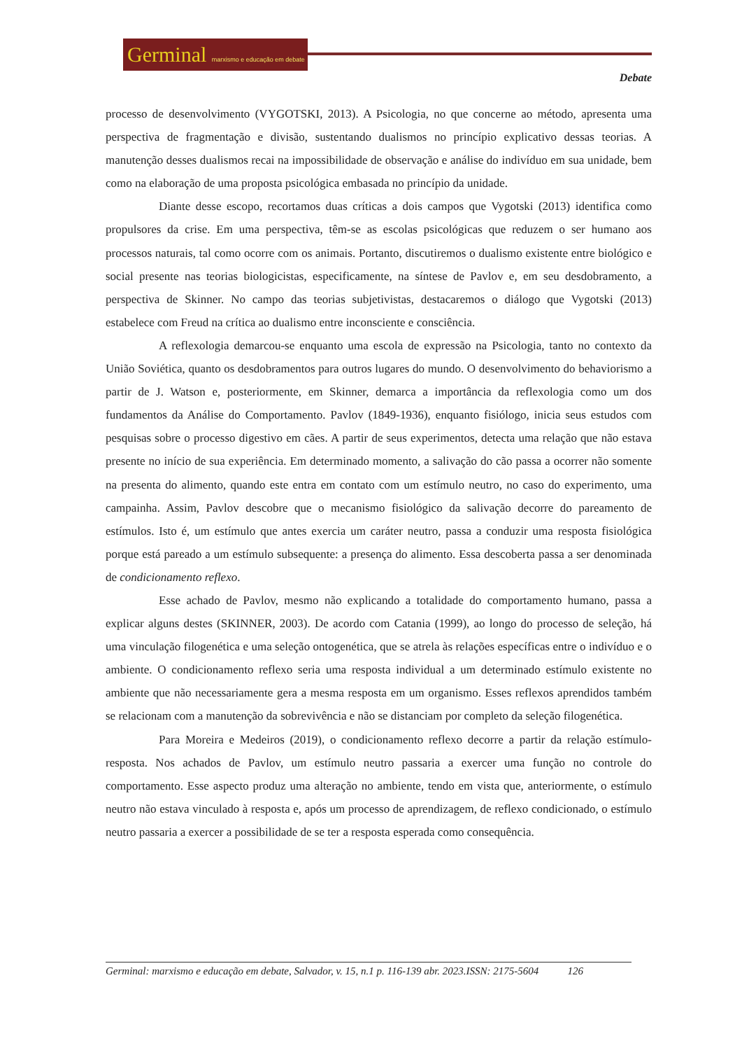Germinal marxismo e educação em debate
Debate
processo de desenvolvimento (VYGOTSKI, 2013). A Psicologia, no que concerne ao método, apresenta uma perspectiva de fragmentação e divisão, sustentando dualismos no princípio explicativo dessas teorias. A manutenção desses dualismos recai na impossibilidade de observação e análise do indivíduo em sua unidade, bem como na elaboração de uma proposta psicológica embasada no princípio da unidade.
Diante desse escopo, recortamos duas críticas a dois campos que Vygotski (2013) identifica como propulsores da crise. Em uma perspectiva, têm-se as escolas psicológicas que reduzem o ser humano aos processos naturais, tal como ocorre com os animais. Portanto, discutiremos o dualismo existente entre biológico e social presente nas teorias biologicistas, especificamente, na síntese de Pavlov e, em seu desdobramento, a perspectiva de Skinner. No campo das teorias subjetivistas, destacaremos o diálogo que Vygotski (2013) estabelece com Freud na crítica ao dualismo entre inconsciente e consciência.
A reflexologia demarcou-se enquanto uma escola de expressão na Psicologia, tanto no contexto da União Soviética, quanto os desdobramentos para outros lugares do mundo. O desenvolvimento do behaviorismo a partir de J. Watson e, posteriormente, em Skinner, demarca a importância da reflexologia como um dos fundamentos da Análise do Comportamento. Pavlov (1849-1936), enquanto fisiólogo, inicia seus estudos com pesquisas sobre o processo digestivo em cães. A partir de seus experimentos, detecta uma relação que não estava presente no início de sua experiência. Em determinado momento, a salivação do cão passa a ocorrer não somente na presenta do alimento, quando este entra em contato com um estímulo neutro, no caso do experimento, uma campainha. Assim, Pavlov descobre que o mecanismo fisiológico da salivação decorre do pareamento de estímulos. Isto é, um estímulo que antes exercia um caráter neutro, passa a conduzir uma resposta fisiológica porque está pareado a um estímulo subsequente: a presença do alimento. Essa descoberta passa a ser denominada de condicionamento reflexo.
Esse achado de Pavlov, mesmo não explicando a totalidade do comportamento humano, passa a explicar alguns destes (SKINNER, 2003). De acordo com Catania (1999), ao longo do processo de seleção, há uma vinculação filogenética e uma seleção ontogenética, que se atrela às relações específicas entre o indivíduo e o ambiente. O condicionamento reflexo seria uma resposta individual a um determinado estímulo existente no ambiente que não necessariamente gera a mesma resposta em um organismo. Esses reflexos aprendidos também se relacionam com a manutenção da sobrevivência e não se distanciam por completo da seleção filogenética.
Para Moreira e Medeiros (2019), o condicionamento reflexo decorre a partir da relação estímulo-resposta. Nos achados de Pavlov, um estímulo neutro passaria a exercer uma função no controle do comportamento. Esse aspecto produz uma alteração no ambiente, tendo em vista que, anteriormente, o estímulo neutro não estava vinculado à resposta e, após um processo de aprendizagem, de reflexo condicionado, o estímulo neutro passaria a exercer a possibilidade de se ter a resposta esperada como consequência.
Germinal: marxismo e educação em debate, Salvador, v. 15, n.1 p. 116-139 abr. 2023.ISSN: 2175-5604 126